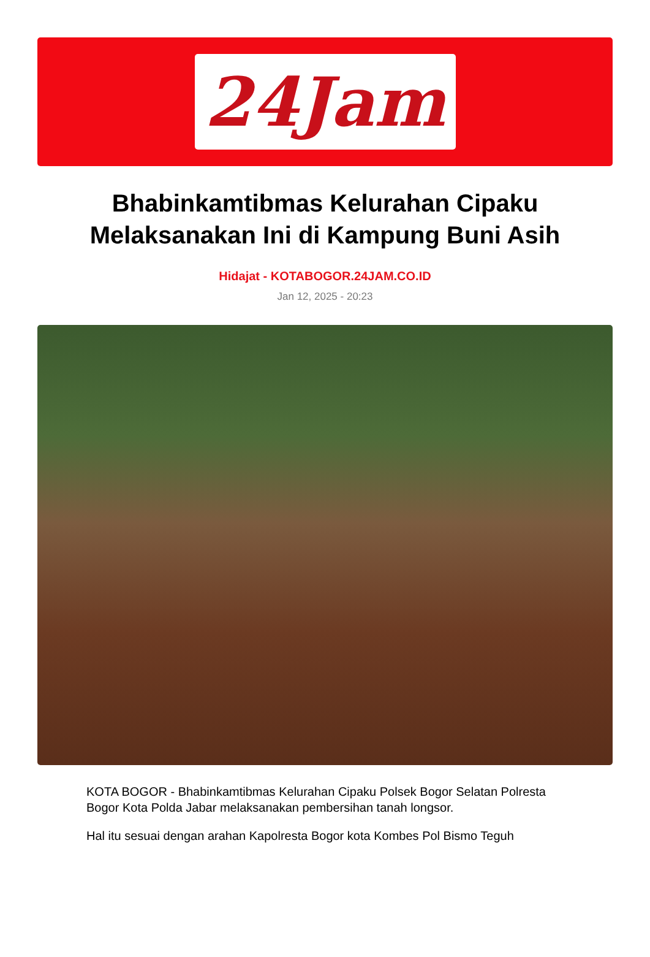24Jam
Bhabinkamtibmas Kelurahan Cipaku Melaksanakan Ini di Kampung Buni Asih
Hidajat - KOTABOGOR.24JAM.CO.ID
Jan 12, 2025 - 20:23
KOTA BOGOR - Bhabinkamtibmas Kelurahan Cipaku Polsek Bogor Selatan Polresta Bogor Kota Polda Jabar melaksanakan pembersihan tanah longsor.
Hal itu sesuai dengan arahan Kapolresta Bogor kota Kombes Pol Bismo Teguh